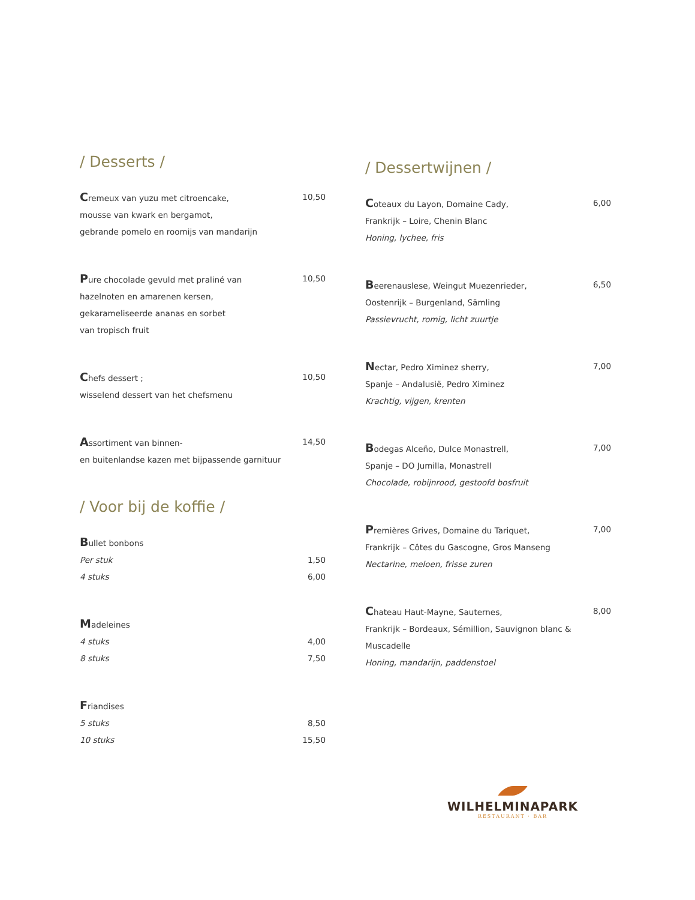/ Desserts /
Cremeux van yuzu met citroencake, 10,50
mousse van kwark en bergamot,
gebrande pomelo en roomijs van mandarijn
Pure chocolade gevuld met praliné van 10,50
hazelnoten en amarenen kersen,
gekarameliseerde ananas en sorbet
van tropisch fruit
Chefs dessert ; 10,50
wisselend dessert van het chefsmenu
Assortiment van binnen- 14,50
en buitenlandse kazen met bijpassende garnituur
/ Voor bij de koffie /
Bullet bonbons
Per stuk 1,50
4 stuks 6,00
Madeleines
4 stuks 4,00
8 stuks 7,50
Friandises
5 stuks 8,50
10 stuks 15,50
/ Dessertwijnen /
Coteaux du Layon, Domaine Cady, 6,00
Frankrijk – Loire, Chenin Blanc
Honing, lychee, fris
Beerenauslese, Weingut Muezenrieder, 6,50
Oostenrijk – Burgenland, Sämling
Passievrucht, romig, licht zuurtje
Nectar, Pedro Ximinez sherry, 7,00
Spanje – Andalusië, Pedro Ximinez
Krachtig, vijgen, krenten
Bodegas Alceño, Dulce Monastrell, 7,00
Spanje – DO Jumilla, Monastrell
Chocolade, robijnrood, gestoofd bosfruit
Premières Grives, Domaine du Tariquet, 7,00
Frankrijk – Côtes du Gascogne, Gros Manseng
Nectarine, meloen, frisse zuren
Chateau Haut-Mayne, Sauternes, 8,00
Frankrijk – Bordeaux, Sémillion, Sauvignon blanc & Muscadelle
Honing, mandarijn, paddenstoel
WILHELMINAPARK
RESTAURANT · BAR